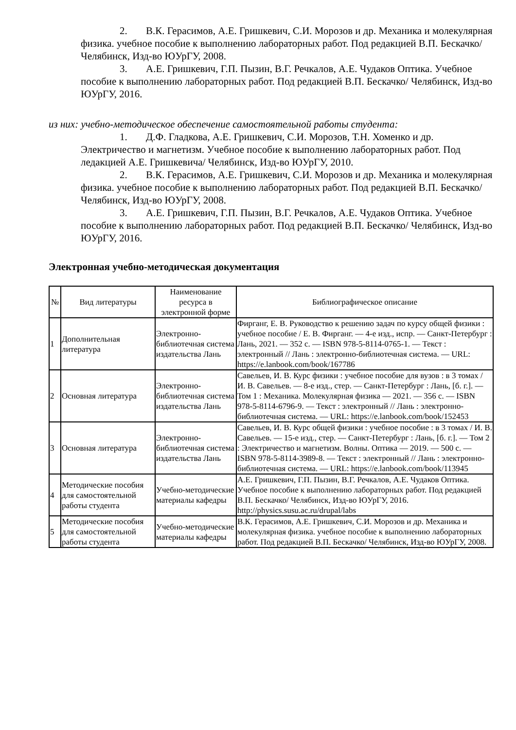2. В.К. Герасимов, А.Е. Гришкевич, С.И. Морозов и др. Механика и молекулярная физика. учебное пособие к выполнению лабораторных работ. Под редакцией В.П. Бескачко/ Челябинск, Изд-во ЮУрГУ, 2008.
3. А.Е. Гришкевич, Г.П. Пызин, В.Г. Речкалов, А.Е. Чудаков Оптика. Учебное пособие к выполнению лабораторных работ. Под редакцией В.П. Бескачко/ Челябинск, Изд-во ЮУрГУ, 2016.
из них: учебно-методическое обеспечение самостоятельной работы студента:
1. Д.Ф. Гладкова, А.Е. Гришкевич, С.И. Морозов, Т.Н. Хоменко и др. Электричество и магнетизм. Учебное пособие к выполнению лабораторных работ. Под ледакцией А.Е. Гришкевича/ Челябинск, Изд-во ЮУрГУ, 2010.
2. В.К. Герасимов, А.Е. Гришкевич, С.И. Морозов и др. Механика и молекулярная физика. учебное пособие к выполнению лабораторных работ. Под редакцией В.П. Бескачко/ Челябинск, Изд-во ЮУрГУ, 2008.
3. А.Е. Гришкевич, Г.П. Пызин, В.Г. Речкалов, А.Е. Чудаков Оптика. Учебное пособие к выполнению лабораторных работ. Под редакцией В.П. Бескачко/ Челябинск, Изд-во ЮУрГУ, 2016.
Электронная учебно-методическая документация
| № | Вид литературы | Наименование ресурса в электронной форме | Библиографическое описание |
| --- | --- | --- | --- |
| 1 | Дополнительная литература | Электронно-библиотечная система издательства Лань | Фирганг, Е. В. Руководство к решению задач по курсу общей физики : учебное пособие / Е. В. Фирганг. — 4-е изд., испр. — Санкт-Петербург : Лань, 2021. — 352 с. — ISBN 978-5-8114-0765-1. — Текст : электронный // Лань : электронно-библиотечная система. — URL: https://e.lanbook.com/book/167786 |
| 2 | Основная литература | Электронно-библиотечная система издательства Лань | Савельев, И. В. Курс физики : учебное пособие для вузов : в 3 томах / И. В. Савельев. — 8-е изд., стер. — Санкт-Петербург : Лань, [б. г.]. — Том 1 : Механика. Молекулярная физика — 2021. — 356 с. — ISBN 978-5-8114-6796-9. — Текст : электронный // Лань : электронно-библиотечная система. — URL: https://e.lanbook.com/book/152453 |
| 3 | Основная литература | Электронно-библиотечная система издательства Лань | Савельев, И. В. Курс общей физики : учебное пособие : в 3 томах / И. В. Савельев. — 15-е изд., стер. — Санкт-Петербург : Лань, [б. г.]. — Том 2 : Электричество и магнетизм. Волны. Оптика — 2019. — 500 с. — ISBN 978-5-8114-3989-8. — Текст : электронный // Лань : электронно-библиотечная система. — URL: https://e.lanbook.com/book/113945 |
| 4 | Методические пособия для самостоятельной работы студента | Учебно-методические материалы кафедры | А.Е. Гришкевич, Г.П. Пызин, В.Г. Речкалов, А.Е. Чудаков Оптика. Учебное пособие к выполнению лабораторных работ. Под редакцией В.П. Бескачко/ Челябинск, Изд-во ЮУрГУ, 2016. http://physics.susu.ac.ru/drupal/labs |
| 5 | Методические пособия для самостоятельной работы студента | Учебно-методические материалы кафедры | В.К. Герасимов, А.Е. Гришкевич, С.И. Морозов и др. Механика и молекулярная физика. учебное пособие к выполнению лабораторных работ. Под редакцией В.П. Бескачко/ Челябинск, Изд-во ЮУрГУ, 2008. |